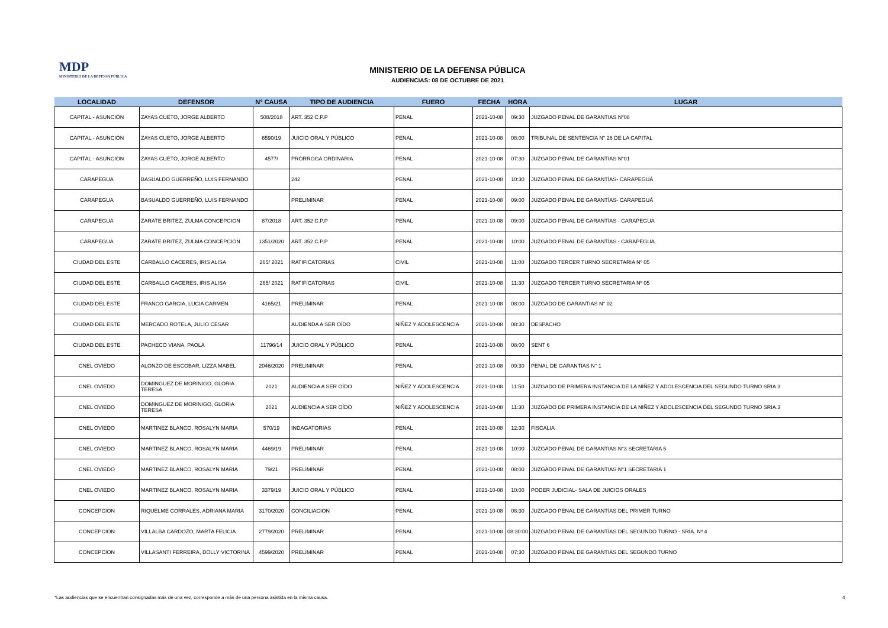MDP
MINISTERIO DE LA DEFENSA PÚBLICA
MINISTERIO DE LA DEFENSA PÚBLICA
AUDIENCIAS: 08 DE OCTUBRE DE 2021
| LOCALIDAD | DEFENSOR | N° CAUSA | TIPO DE AUDIENCIA | FUERO | FECHA | HORA | LUGAR |
| --- | --- | --- | --- | --- | --- | --- | --- |
| CAPITAL - ASUNCIÓN | ZAYAS CUETO, JORGE ALBERTO | 508/2018 | ART. 352 C.P.P | PENAL | 2021-10-08 | 09:30 | JUZGADO PENAL DE GARANTIAS N°08 |
| CAPITAL - ASUNCIÓN | ZAYAS CUETO, JORGE ALBERTO | 6590/19 | JUICIO ORAL Y PÚBLICO | PENAL | 2021-10-08 | 08:00 | TRIBUNAL DE SENTENCIA N° 26 DE LA CAPITAL |
| CAPITAL - ASUNCIÓN | ZAYAS CUETO, JORGE ALBERTO | 4577/ | PRÓRROGA ORDINARIA | PENAL | 2021-10-08 | 07:30 | JUZGADO PENAL DE GARANTIAS N°01 |
| CARAPEGUA | BASUALDO GUERREÑO, LUIS FERNANDO | | 242 | PENAL | 2021-10-08 | 10:30 | JUZGADO PENAL DE GARANTÍAS- CARAPEGUÁ |
| CARAPEGUA | BASUALDO GUERREÑO, LUIS FERNANDO | | PRELIMINAR | PENAL | 2021-10-08 | 09:00 | JUZGADO PENAL DE GARANTÍAS- CARAPEGUÁ |
| CARAPEGUA | ZARATE BRITEZ, ZULMA CONCEPCION | 87/2018 | ART. 352 C.P.P | PENAL | 2021-10-08 | 09:00 | JUZGADO PENAL DE GARANTÍAS - CARAPEGUA |
| CARAPEGUA | ZARATE BRITEZ, ZULMA CONCEPCION | 1351/2020 | ART. 352 C.P.P | PENAL | 2021-10-08 | 10:00 | JUZGADO PENAL DE GARANTÍAS - CARAPEGUA |
| CIUDAD DEL ESTE | CARBALLO CACERES, IRIS ALISA | 265/ 2021 | RATIFICATORIAS | CIVIL | 2021-10-08 | 11:00 | JUZGADO TERCER TURNO SECRETARIA Nº 05 |
| CIUDAD DEL ESTE | CARBALLO CACERES, IRIS ALISA | 265/ 2021 | RATIFICATORIAS | CIVIL | 2021-10-08 | 11:30 | JUZGADO TERCER TURNO SECRETARIA Nº 05 |
| CIUDAD DEL ESTE | FRANCO GARCIA, LUCIA CARMEN | 4165/21 | PRELIMINAR | PENAL | 2021-10-08 | 08:00 | JUZGADO DE GARANTIAS N° 02 |
| CIUDAD DEL ESTE | MERCADO ROTELA, JULIO CESAR | | AUDIENDA A SER OÍDO | NIÑEZ Y ADOLESCENCIA | 2021-10-08 | 08:30 | DESPACHO |
| CIUDAD DEL ESTE | PACHECO VIANA, PAOLA | 11796/14 | JUICIO ORAL Y PÚBLICO | PENAL | 2021-10-08 | 08:00 | SENT 6 |
| CNEL OVIEDO | ALONZO DE ESCOBAR, LIZZA MABEL | 2046/2020 | PRELIMINAR | PENAL | 2021-10-08 | 09:30 | PENAL DE GARANTIAS N° 1 |
| CNEL OVIEDO | DOMINGUEZ DE MORINIGO, GLORIA TERESA | 2021 | AUDIENCIA A SER OÍDO | NIÑEZ Y ADOLESCENCIA | 2021-10-08 | 11:50 | JUZGADO DE PRIMERA INSTANCIA DE LA NIÑEZ Y ADOLESCENCIA DEL SEGUNDO TURNO SRIA.3 |
| CNEL OVIEDO | DOMINGUEZ DE MORINIGO, GLORIA TERESA | 2021 | AUDIENCIA A SER OÍDO | NIÑEZ Y ADOLESCENCIA | 2021-10-08 | 11:30 | JUZGADO DE PRIMERA INSTANCIA DE LA NIÑEZ Y ADOLESCENCIA DEL SEGUNDO TURNO SRIA.3 |
| CNEL OVIEDO | MARTINEZ BLANCO, ROSALYN MARIA | 570/19 | INDAGATORIAS | PENAL | 2021-10-08 | 12:30 | FISCALIA |
| CNEL OVIEDO | MARTINEZ BLANCO, ROSALYN MARIA | 4469/19 | PRELIMINAR | PENAL | 2021-10-08 | 10:00 | JUZGADO PENAL DE GARANTIAS N°3 SECRETARIA 5 |
| CNEL OVIEDO | MARTINEZ BLANCO, ROSALYN MARIA | 79/21 | PRELIMINAR | PENAL | 2021-10-08 | 08:00 | JUZGADO PENAL DE GARANTIAS N°1 SECRETARIA 1 |
| CNEL OVIEDO | MARTINEZ BLANCO, ROSALYN MARIA | 3379/19 | JUICIO ORAL Y PÚBLICO | PENAL | 2021-10-08 | 10:00 | PODER JUDICIAL- SALA DE JUICIOS ORALES |
| CONCEPCION | RIQUELME CORRALES, ADRIANA MARIA | 3170/2020 | CONCILIACION | PENAL | 2021-10-08 | 08:30 | JUZGADO PENAL DE GARANTÍAS DEL PRIMER TURNO |
| CONCEPCION | VILLALBA CARDOZO, MARTA FELICIA | 2779/2020 | PRELIMINAR | PENAL | 2021-10-08 | 08:30:00 | JUZGADO PENAL DE GARANTÍAS DEL SEGUNDO TURNO - SRÍA. Nº 4 |
| CONCEPCION | VILLASANTI FERREIRA, DOLLY VICTORINA | 4599/2020 | PRELIMINAR | PENAL | 2021-10-08 | 07:30 | JUZGADO PENAL DE GARANTIAS DEL SEGUNDO TURNO |
*Las audiencias que se encuentran consignadas más de una vez, corresponde a más de una persona asistida en la misma causa.
4